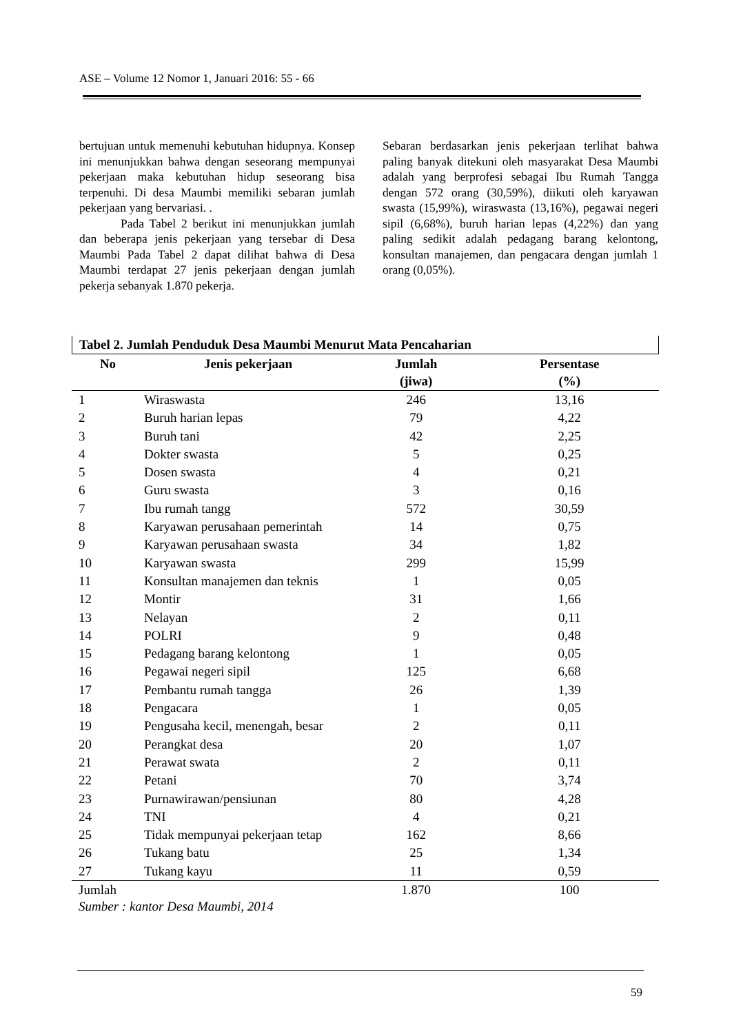ASE – Volume 12 Nomor 1, Januari 2016: 55 - 66
bertujuan untuk memenuhi kebutuhan hidupnya. Konsep ini menunjukkan bahwa dengan seseorang mempunyai pekerjaan maka kebutuhan hidup seseorang bisa terpenuhi. Di desa Maumbi memiliki sebaran jumlah pekerjaan yang bervariasi. .
Pada Tabel 2 berikut ini menunjukkan jumlah dan beberapa jenis pekerjaan yang tersebar di Desa Maumbi Pada Tabel 2 dapat dilihat bahwa di Desa Maumbi terdapat 27 jenis pekerjaan dengan jumlah pekerja sebanyak 1.870 pekerja.
Sebaran berdasarkan jenis pekerjaan terlihat bahwa paling banyak ditekuni oleh masyarakat Desa Maumbi adalah yang berprofesi sebagai Ibu Rumah Tangga dengan 572 orang (30,59%), diikuti oleh karyawan swasta (15,99%), wiraswasta (13,16%), pegawai negeri sipil (6,68%), buruh harian lepas (4,22%) dan yang paling sedikit adalah pedagang barang kelontong, konsultan manajemen, dan pengacara dengan jumlah 1 orang (0,05%).
Tabel 2. Jumlah Penduduk Desa Maumbi Menurut Mata Pencaharian
| No | Jenis pekerjaan | Jumlah (jiwa) | Persentase (%) |
| --- | --- | --- | --- |
| 1 | Wiraswasta | 246 | 13,16 |
| 2 | Buruh harian lepas | 79 | 4,22 |
| 3 | Buruh tani | 42 | 2,25 |
| 4 | Dokter swasta | 5 | 0,25 |
| 5 | Dosen swasta | 4 | 0,21 |
| 6 | Guru swasta | 3 | 0,16 |
| 7 | Ibu rumah tangg | 572 | 30,59 |
| 8 | Karyawan perusahaan pemerintah | 14 | 0,75 |
| 9 | Karyawan perusahaan swasta | 34 | 1,82 |
| 10 | Karyawan swasta | 299 | 15,99 |
| 11 | Konsultan manajemen dan teknis | 1 | 0,05 |
| 12 | Montir | 31 | 1,66 |
| 13 | Nelayan | 2 | 0,11 |
| 14 | POLRI | 9 | 0,48 |
| 15 | Pedagang barang kelontong | 1 | 0,05 |
| 16 | Pegawai negeri sipil | 125 | 6,68 |
| 17 | Pembantu rumah tangga | 26 | 1,39 |
| 18 | Pengacara | 1 | 0,05 |
| 19 | Pengusaha kecil, menengah, besar | 2 | 0,11 |
| 20 | Perangkat desa | 20 | 1,07 |
| 21 | Perawat swata | 2 | 0,11 |
| 22 | Petani | 70 | 3,74 |
| 23 | Purnawirawan/pensiunan | 80 | 4,28 |
| 24 | TNI | 4 | 0,21 |
| 25 | Tidak mempunyai pekerjaan tetap | 162 | 8,66 |
| 26 | Tukang batu | 25 | 1,34 |
| 27 | Tukang kayu | 11 | 0,59 |
| Jumlah | | 1.870 | 100 |
Sumber : kantor Desa Maumbi, 2014
59